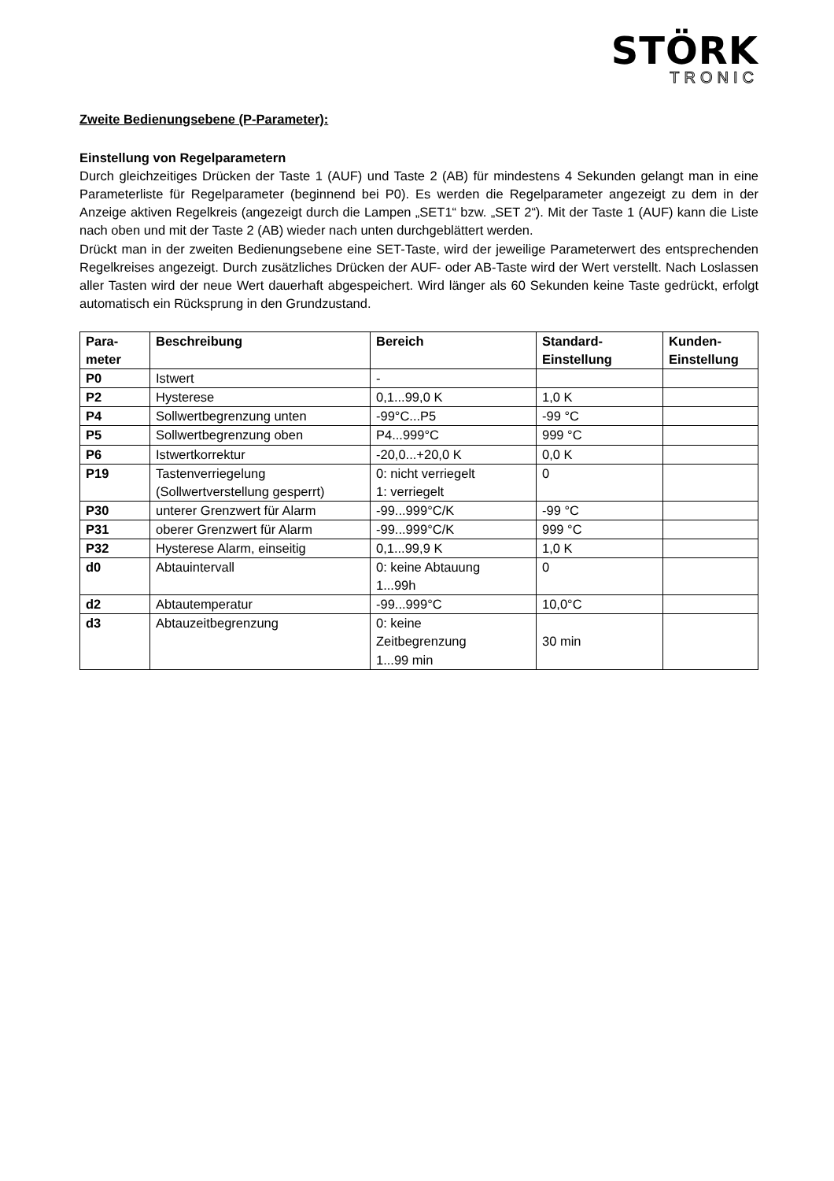STÖRK
TRONIC
Zweite Bedienungsebene (P-Parameter):
Einstellung von Regelparametern
Durch gleichzeitiges Drücken der Taste 1 (AUF) und Taste 2 (AB) für mindestens 4 Sekunden gelangt man in eine Parameterliste für Regelparameter (beginnend bei P0). Es werden die Regelparameter angezeigt zu dem in der Anzeige aktiven Regelkreis (angezeigt durch die Lampen „SET1“ bzw. „SET 2“). Mit der Taste 1 (AUF) kann die Liste nach oben und mit der Taste 2 (AB) wieder nach unten durchgeblättert werden.
Drückt man in der zweiten Bedienungsebene eine SET-Taste, wird der jeweilige Parameterwert des entsprechenden Regelkreises angezeigt. Durch zusätzliches Drücken der AUF- oder AB-Taste wird der Wert verstellt. Nach Loslassen aller Tasten wird der neue Wert dauerhaft abgespeichert. Wird länger als 60 Sekunden keine Taste gedrückt, erfolgt automatisch ein Rücksprung in den Grundzustand.
| Para- meter | Beschreibung | Bereich | Standard- Einstellung | Kunden- Einstellung |
| --- | --- | --- | --- | --- |
| P0 | Istwert | - | | |
| P2 | Hysterese | 0,1...99,0 K | 1,0 K | |
| P4 | Sollwertbegrenzung unten | -99°C...P5 | -99 °C | |
| P5 | Sollwertbegrenzung oben | P4...999°C | 999 °C | |
| P6 | Istwertkorrektur | -20,0...+20,0 K | 0,0 K | |
| P19 | Tastenverriegelung (Sollwertverstellung gesperrt) | 0: nicht verriegelt 1: verriegelt | 0 | |
| P30 | unterer Grenzwert für Alarm | -99...999°C/K | -99 °C | |
| P31 | oberer Grenzwert für Alarm | -99...999°C/K | 999 °C | |
| P32 | Hysterese Alarm, einseitig | 0,1...99,9 K | 1,0 K | |
| d0 | Abtauintervall | 0: keine Abtauung 1...99h | 0 | |
| d2 | Abtautemperatur | -99...999°C | 10,0°C | |
| d3 | Abtauzeitbegrenzung | 0: keine Zeitbegrenzung 1...99 min | 30 min | |